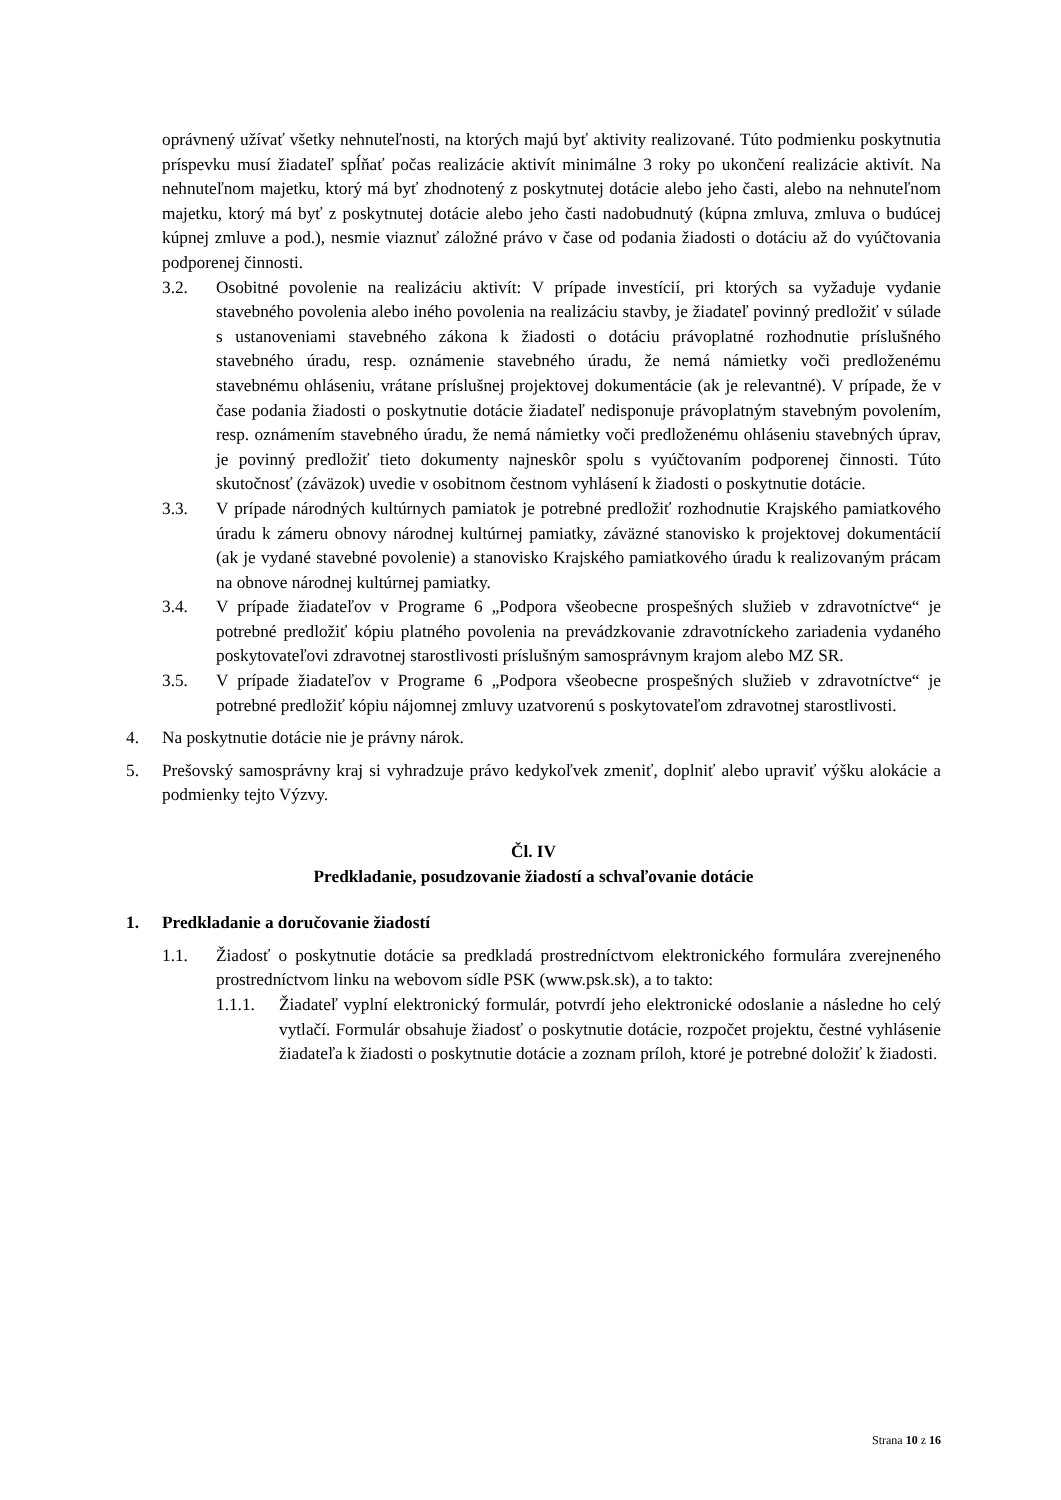oprávnený užívať všetky nehnuteľnosti, na ktorých majú byť aktivity realizované. Túto podmienku poskytnutia príspevku musí žiadateľ spĺňať počas realizácie aktivít minimálne 3 roky po ukončení realizácie aktivít. Na nehnuteľnom majetku, ktorý má byť zhodnotený z poskytnutej dotácie alebo jeho časti, alebo na nehnuteľnom majetku, ktorý má byť z poskytnutej dotácie alebo jeho časti nadobudnutý (kúpna zmluva, zmluva o budúcej kúpnej zmluve a pod.), nesmie viaznuť záložné právo v čase od podania žiadosti o dotáciu až do vyúčtovania podporenej činnosti.
3.2. Osobitné povolenie na realizáciu aktivít: V prípade investícií, pri ktorých sa vyžaduje vydanie stavebného povolenia alebo iného povolenia na realizáciu stavby, je žiadateľ povinný predložiť v súlade s ustanoveniami stavebného zákona k žiadosti o dotáciu právoplatné rozhodnutie príslušného stavebného úradu, resp. oznámenie stavebného úradu, že nemá námietky voči predloženému stavebnému ohláseniu, vrátane príslušnej projektovej dokumentácie (ak je relevantné). V prípade, že v čase podania žiadosti o poskytnutie dotácie žiadateľ nedisponuje právoplatným stavebným povolením, resp. oznámením stavebného úradu, že nemá námietky voči predloženému ohláseniu stavebných úprav, je povinný predložiť tieto dokumenty najneskôr spolu s vyúčtovaním podporenej činnosti. Túto skutočnosť (záväzok) uvedie v osobitnom čestnom vyhlásení k žiadosti o poskytnutie dotácie.
3.3. V prípade národných kultúrnych pamiatok je potrebné predložiť rozhodnutie Krajského pamiatkového úradu k zámeru obnovy národnej kultúrnej pamiatky, záväzné stanovisko k projektovej dokumentácií (ak je vydané stavebné povolenie) a stanovisko Krajského pamiatkového úradu k realizovaným prácam na obnove národnej kultúrnej pamiatky.
3.4. V prípade žiadateľov v Programe 6 „Podpora všeobecne prospešných služieb v zdravotníctve“ je potrebné predložiť kópiu platného povolenia na prevádzkovanie zdravotníckeho zariadenia vydaného poskytovateľovi zdravotnej starostlivosti príslušným samosprávnym krajom alebo MZ SR.
3.5. V prípade žiadateľov v Programe 6 „Podpora všeobecne prospešných služieb v zdravotníctve“ je potrebné predložiť kópiu nájomnej zmluvy uzatvorenú s poskytovateľom zdravotnej starostlivosti.
4. Na poskytnutie dotácie nie je právny nárok.
5. Prešovský samosprávny kraj si vyhradzuje právo kedykoľvek zmeniť, doplniť alebo upraviť výšku alokácie a podmienky tejto Výzvy.
Čl. IV
Predkladanie, posudzovanie žiadostí a schvaľovanie dotácie
1. Predkladanie a doručovanie žiadostí
1.1. Žiadosť o poskytnutie dotácie sa predkladá prostredníctvom elektronického formulára zverejneného prostredníctvom linku na webovom sídle PSK (www.psk.sk), a to takto:
1.1.1. Žiadateľ vyplní elektronický formulár, potvrdí jeho elektronické odoslanie a následne ho celý vytlačí. Formulár obsahuje žiadosť o poskytnutie dotácie, rozpočet projektu, čestné vyhlásenie žiadateľa k žiadosti o poskytnutie dotácie a zoznam príloh, ktoré je potrebné doložiť k žiadosti.
Strana 10 z 16